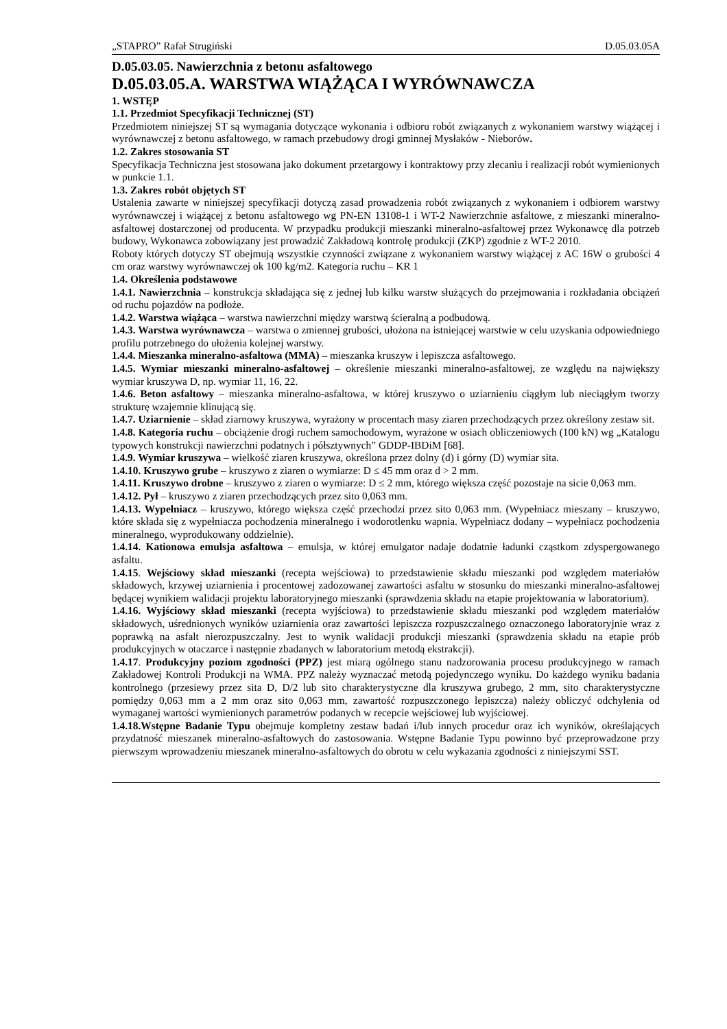„STAPRO” Rafał Strugiński D.05.03.05A
D.05.03.05. Nawierzchnia z betonu asfaltowego
D.05.03.05.A. WARSTWA WIĄŻĄCA I WYRÓWNAWCZA
1. WSTĘP
1.1. Przedmiot Specyfikacji Technicznej (ST)
Przedmiotem niniejszej ST są wymagania dotyczące wykonania i odbioru robót związanych z wykonaniem warstwy wiążącej i wyrównawczej z betonu asfaltowego, w ramach przebudowy drogi gminnej Mysłaków - Nieborów.
1.2. Zakres stosowania ST
Specyfikacja Techniczna jest stosowana jako dokument przetargowy i kontraktowy przy zlecaniu i realizacji robót wymienionych w punkcie 1.1.
1.3. Zakres robót objętych ST
Ustalenia zawarte w niniejszej specyfikacji dotyczą zasad prowadzenia robót związanych z wykonaniem i odbiorem warstwy wyrównawczej i wiążącej z betonu asfaltowego wg PN-EN 13108-1 i WT-2 Nawierzchnie asfaltowe, z mieszanki mineralno-asfaltowej dostarczonej od producenta. W przypadku produkcji mieszanki mineralno-asfaltowej przez Wykonawcę dla potrzeb budowy, Wykonawca zobowiązany jest prowadzić Zakładową kontrolę produkcji (ZKP) zgodnie z WT-2 2010.
Roboty których dotyczy ST obejmują wszystkie czynności związane z wykonaniem warstwy wiążącej z AC 16W o grubości 4 cm oraz warstwy wyrównawczej ok 100 kg/m2. Kategoria ruchu – KR 1
1.4. Określenia podstawowe
1.4.1. Nawierzchnia – konstrukcja składająca się z jednej lub kilku warstw służących do przejmowania i rozkładania obciążeń od ruchu pojazdów na podłoże.
1.4.2. Warstwa wiążąca – warstwa nawierzchni między warstwą ścieralną a podbudową.
1.4.3. Warstwa wyrównawcza – warstwa o zmiennej grubości, ułożona na istniejącej warstwie w celu uzyskania odpowiedniego profilu potrzebnego do ułożenia kolejnej warstwy.
1.4.4. Mieszanka mineralno-asfaltowa (MMA) – mieszanka kruszyw i lepiszcza asfaltowego.
1.4.5. Wymiar mieszanki mineralno-asfaltowej – określenie mieszanki mineralno-asfaltowej, ze względu na największy wymiar kruszywa D, np. wymiar 11, 16, 22.
1.4.6. Beton asfaltowy – mieszanka mineralno-asfaltowa, w której kruszywo o uziarnieniu ciągłym lub nieciągłym tworzy strukturę wzajemnie klinującą się.
1.4.7. Uziarnienie – skład ziarnowy kruszywa, wyrażony w procentach masy ziaren przechodzących przez określony zestaw sit.
1.4.8. Kategoria ruchu – obciążenie drogi ruchem samochodowym, wyrażone w osiach obliczeniowych (100 kN) wg „Katalogu typowych konstrukcji nawierzchni podatnych i półsztywnych” GDDP-IBDiM [68].
1.4.9. Wymiar kruszywa – wielkość ziaren kruszywa, określona przez dolny (d) i górny (D) wymiar sita.
1.4.10. Kruszywo grube – kruszywo z ziaren o wymiarze: D ≤ 45 mm oraz d > 2 mm.
1.4.11. Kruszywo drobne – kruszywo z ziaren o wymiarze: D ≤ 2 mm, którego większa część pozostaje na sicie 0,063 mm.
1.4.12. Pył – kruszywo z ziaren przechodzących przez sito 0,063 mm.
1.4.13. Wypełniacz – kruszywo, którego większa część przechodzi przez sito 0,063 mm. (Wypełniacz mieszany – kruszywo, które składa się z wypełniacza pochodzenia mineralnego i wodorotlenku wapnia. Wypełniacz dodany – wypełniacz pochodzenia mineralnego, wyprodukowany oddzielnie).
1.4.14. Kationowa emulsja asfaltowa – emulsja, w której emulgator nadaje dodatnie ładunki cząstkom zdyspergowanego asfaltu.
1.4.15. Wejściowy skład mieszanki (recepta wejściowa) to przedstawienie składu mieszanki pod względem materiałów składowych, krzywej uziarnienia i procentowej zadozowanej zawartości asfaltu w stosunku do mieszanki mineralno-asfaltowej będącej wynikiem walidacji projektu laboratoryjnego mieszanki (sprawdzenia składu na etapie projektowania w laboratorium).
1.4.16. Wyjściowy skład mieszanki (recepta wyjściowa) to przedstawienie składu mieszanki pod względem materiałów składowych, uśrednionych wyników uziarnienia oraz zawartości lepiszcza rozpuszczalnego oznaczonego laboratoryjnie wraz z poprawką na asfalt nierozpuszczalny. Jest to wynik walidacji produkcji mieszanki (sprawdzenia składu na etapie prób produkcyjnych w otaczarce i następnie zbadanych w laboratorium metodą ekstrakcji).
1.4.17. Produkcyjny poziom zgodności (PPZ) jest miarą ogólnego stanu nadzorowania procesu produkcyjnego w ramach Zakładowej Kontroli Produkcji na WMA. PPZ należy wyznaczać metodą pojedynczego wyniku. Do każdego wyniku badania kontrolnego (przesiewy przez sita D, D/2 lub sito charakterystyczne dla kruszywa grubego, 2 mm, sito charakterystyczne pomiędzy 0,063 mm a 2 mm oraz sito 0,063 mm, zawartość rozpuszczonego lepiszcza) należy obliczyć odchylenia od wymaganej wartości wymienionych parametrów podanych w recepcie wejściowej lub wyjściowej.
1.4.18.Wstępne Badanie Typu obejmuje kompletny zestaw badań i/lub innych procedur oraz ich wyników, określających przydatność mieszanek mineralno-asfaltowych do zastosowania. Wstępne Badanie Typu powinno być przeprowadzone przy pierwszym wprowadzeniu mieszanek mineralno-asfaltowych do obrotu w celu wykazania zgodności z niniejszymi SST.